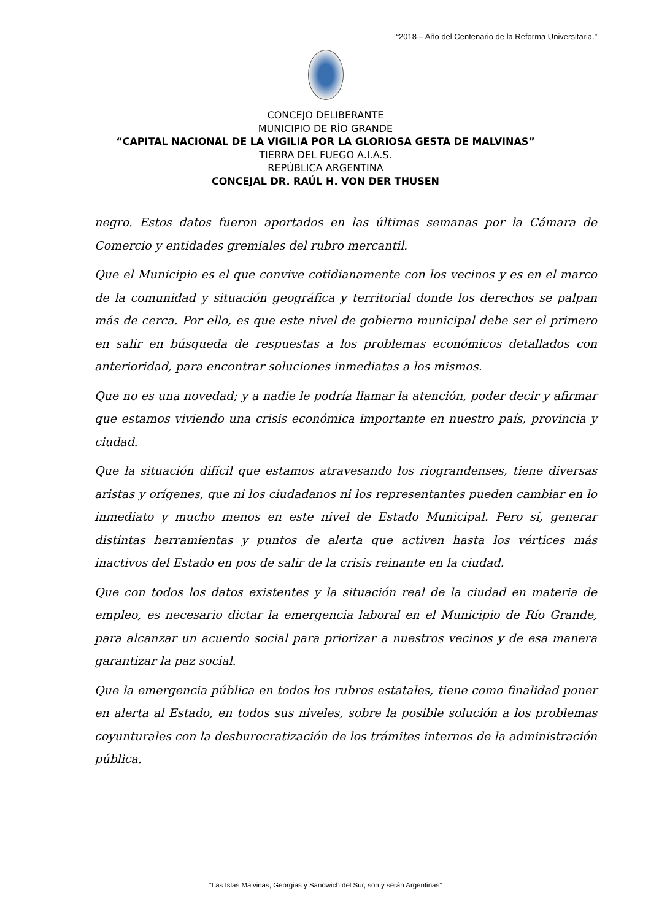“2018 – Año del Centenario de la Reforma Universitaria.”
CONCEJO DELIBERANTE
MUNICIPIO DE RÍO GRANDE
“CAPITAL NACIONAL DE LA VIGILIA POR LA GLORIOSA GESTA DE MALVINAS”
TIERRA DEL FUEGO A.I.A.S.
REPÚBLICA ARGENTINA
CONCEJAL DR. RAÚL H. VON DER THUSEN
negro. Estos datos fueron aportados en las últimas semanas por la Cámara de Comercio y entidades gremiales del rubro mercantil.
Que el Municipio es el que convive cotidianamente con los vecinos y es en el marco de la comunidad y situación geográfica y territorial donde los derechos se palpan más de cerca. Por ello, es que este nivel de gobierno municipal debe ser el primero en salir en búsqueda de respuestas a los problemas económicos detallados con anterioridad, para encontrar soluciones inmediatas a los mismos.
Que no es una novedad; y a nadie le podría llamar la atención, poder decir y afirmar que estamos viviendo una crisis económica importante en nuestro país, provincia y ciudad.
Que la situación difícil que estamos atravesando los riograndenses, tiene diversas aristas y orígenes, que ni los ciudadanos ni los representantes pueden cambiar en lo inmediato y mucho menos en este nivel de Estado Municipal. Pero sí, generar distintas herramientas y puntos de alerta que activen hasta los vértices más inactivos del Estado en pos de salir de la crisis reinante en la ciudad.
Que con todos los datos existentes y la situación real de la ciudad en materia de empleo, es necesario dictar la emergencia laboral en el Municipio de Río Grande, para alcanzar un acuerdo social para priorizar a nuestros vecinos y de esa manera garantizar la paz social.
Que la emergencia pública en todos los rubros estatales, tiene como finalidad poner en alerta al Estado, en todos sus niveles, sobre la posible solución a los problemas coyunturales con la desburocratización de los trámites internos de la administración pública.
“Las Islas Malvinas, Georgias y Sandwich del Sur, son y serán Argentinas”